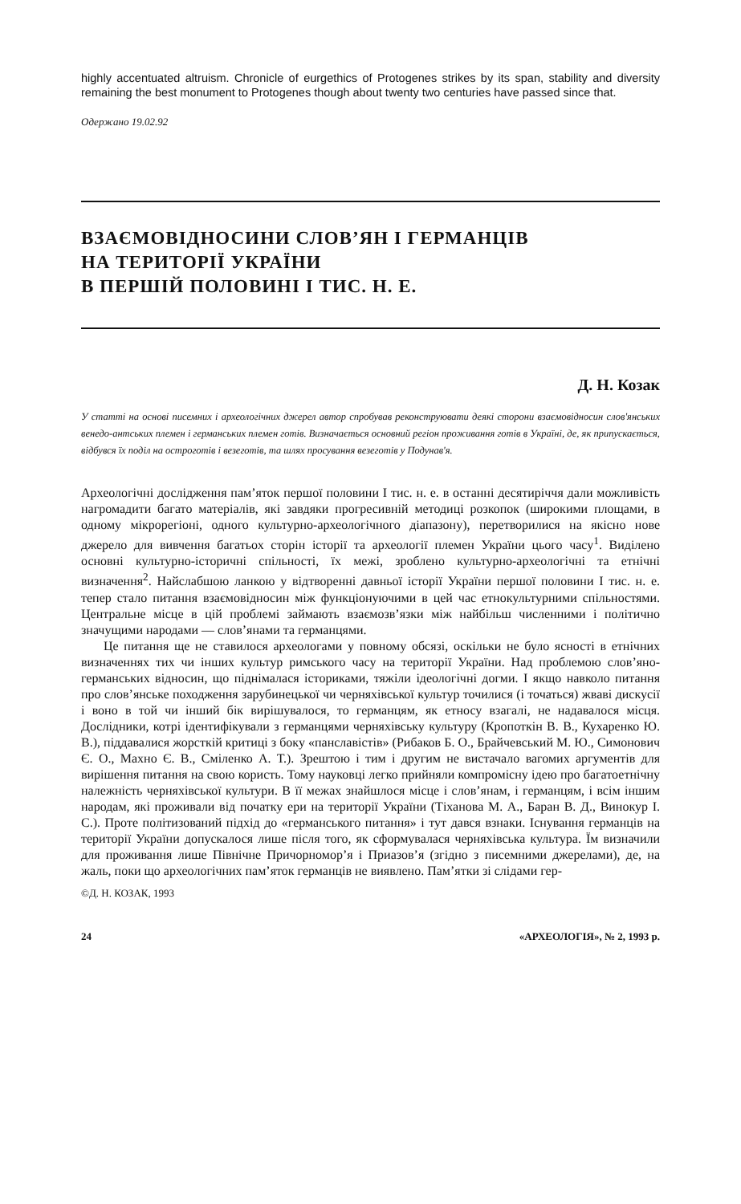highly accentuated altruism. Chronicle of eurgethics of Protogenes strikes by its span, stability and diversity remaining the best monument to Protogenes though about twenty two centuries have passed since that.
Одержано 19.02.92
ВЗАЄМОВІДНОСИНИ СЛОВ’ЯН І ГЕРМАНЦІВ
НА ТЕРИТОРІЇ УКРАЇНИ
В ПЕРШІЙ ПОЛОВИНІ І ТИС. Н. Е.
Д. Н. Козак
У статті на основі писемних і археологічних джерел автор спробував реконструювати деякі сторони взаємовідносин слов'янських венедо-антських племен і германських племен готів. Визначається основний регіон проживання готів в Україні, де, як припускається, відбувся їх поділ на остроготів і везеготів, та шлях просування везеготів у Подунав'я.
Археологічні дослідження пам’яток першої половини I тис. н. е. в останні десятиріччя дали можливість нагромадити багато матеріалів, які завдяки прогресивній методиці розкопок (широкими площами, в одному мікрорегіоні, одного культурно-археологічного діапазону), перетворилися на якісно нове джерело для вивчення багатьох сторін історії та археології племен України цього часу<sup>1</sup>. Виділено основні культурно-історичні спільності, їх межі, зроблено культурно-археологічні та етнічні визначення<sup>2</sup>. Найслабшою ланкою у відтворенні давньої історії України першої половини I тис. н. е. тепер стало питання взаємовідносин між функціонуючими в цей час етнокультурними спільностями. Центральне місце в цій проблемі займають взаємозв’язки між найбільш численними і політично значущими народами — слов’янами та германцями.
Це питання ще не ставилося археологами у повному обсязі, оскільки не було ясності в етнічних визначеннях тих чи інших культур римського часу на території України. Над проблемою слов’яно-германських відносин, що піднімалася істориками, тяжіли ідеологічні догми. І якщо навколо питання про слов’янське походження зарубинецької чи черняхівської культур точилися (і точаться) жваві дискусії і воно в той чи інший бік вирішувалося, то германцям, як етносу взагалі, не надавалося місця. Дослідники, котрі ідентифікували з германцями черняхівську культуру (Кропоткін В. В., Кухаренко Ю. В.), піддавалися жорсткій критиці з боку «панславістів» (Рибаков Б. О., Брайчевський М. Ю., Симонович Є. О., Махно Є. В., Сміленко А. Т.). Зрештою і тим і другим не вистачало вагомих аргументів для вирішення питання на свою користь. Тому науковці легко прийняли компромісну ідею про багатоетнічну належність черняхівської культури. В її межах знайшлося місце і слов’янам, і германцям, і всім іншим народам, які проживали від початку ери на території України (Тіханова М. А., Баран В. Д., Винокур І. С.). Проте політизований підхід до «германського питання» і тут дався взнаки. Існування германців на території України допускалося лише після того, як сформувалася черняхівська культура. Їм визначили для проживання лише Північне Причорномор’я і Приазов’я (згідно з писемними джерелами), де, на жаль, поки що археологічних пам’яток германців не виявлено. Пам’ятки зі слідами гер-
©Д. Н. КОЗАК, 1993
24 «АРХЕОЛОГІЯ», № 2, 1993 р.